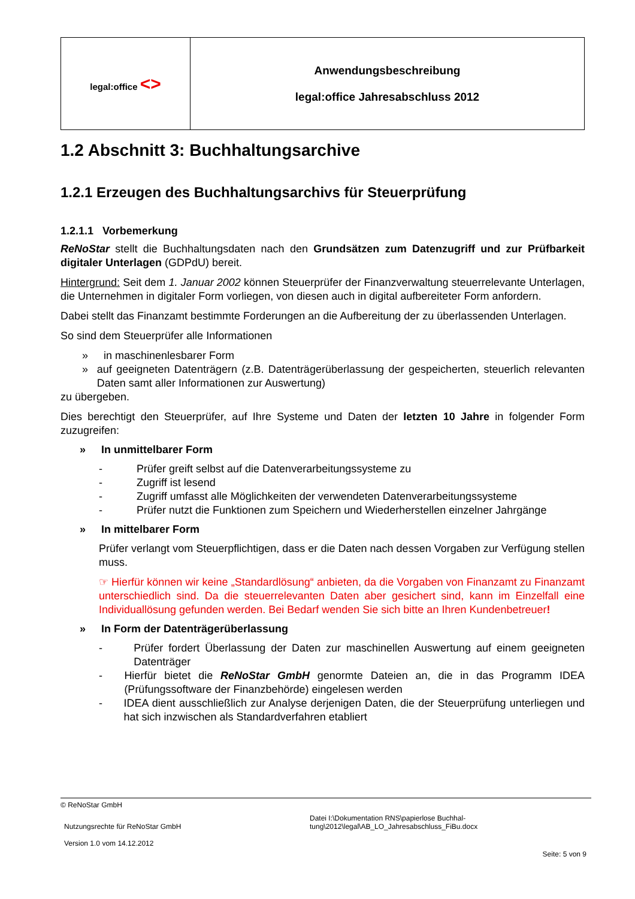| legal:office <> | Anwendungsbeschreibung legal:office Jahresabschluss 2012 |
1.2 Abschnitt 3: Buchhaltungsarchive
1.2.1 Erzeugen des Buchhaltungsarchivs für Steuerprüfung
1.2.1.1 Vorbemerkung
ReNoStar stellt die Buchhaltungsdaten nach den Grundsätzen zum Datenzugriff und zur Prüf­barkeit digitaler Unterlagen (GDPdU) bereit.
Hintergrund: Seit dem 1. Januar 2002 können Steuerprüfer der Finanzverwaltung steuerrelevante Unterlagen, die Unternehmen in digitaler Form vorliegen, von diesen auch in digital aufbereiteter Form anfordern.
Dabei stellt das Finanzamt bestimmte Forderungen an die Aufbereitung der zu überlassenden Unter­lagen.
So sind dem Steuerprüfer alle Informationen
» in maschinenlesbarer Form
» auf geeigneten Datenträgern (z.B. Datenträgerüberlassung der gespeicherten, steuerlich re­levanten Daten samt aller Informationen zur Auswertung)
zu übergeben.
Dies berechtigt den Steuerprüfer, auf Ihre Systeme und Daten der letzten 10 Jahre in folgender Form zuzugreifen:
» In unmittelbarer Form
- Prüfer greift selbst auf die Datenverarbeitungssysteme zu
- Zugriff ist lesend
- Zugriff umfasst alle Möglichkeiten der verwendeten Datenverarbeitungssysteme
- Prüfer nutzt die Funktionen zum Speichern und Wiederherstellen einzelner Jahrgänge
» In mittelbarer Form
Prüfer verlangt vom Steuerpflichtigen, dass er die Daten nach dessen Vorgaben zur Verfü­gung stellen muss.
☞ Hierfür können wir keine „Standardlösung“ anbieten, da die Vorgaben von Finanzamt zu Finanzamt unterschiedlich sind. Da die steuerrelevanten Daten aber gesichert sind, kann im Einzelfall eine Individuallösung gefunden werden. Bei Bedarf wenden Sie sich bitte an Ihren Kundenbetreuer!
» In Form der Datenträgerüberlassung
- Prüfer fordert Überlassung der Daten zur maschinellen Auswertung auf einem geeigneten Datenträger
- Hierfür bietet die ReNoStar GmbH genormte Dateien an, die in das Programm IDEA (Prüfungssoftware der Finanzbehörde) eingelesen werden
- IDEA dient ausschließlich zur Analyse derjenigen Daten, die der Steuerprüfung unterliegen und hat sich inzwischen als Standardverfahren etabliert
© ReNoStar GmbH
Nutzungsrechte für ReNoStar GmbH
Version 1.0 vom 14.12.2012
Datei I:\Dokumentation RNS\papierlose Buchhal-
tung\2012\legal\AB_LO_Jahresabschluss_FiBu.docx
Seite: 5 von 9